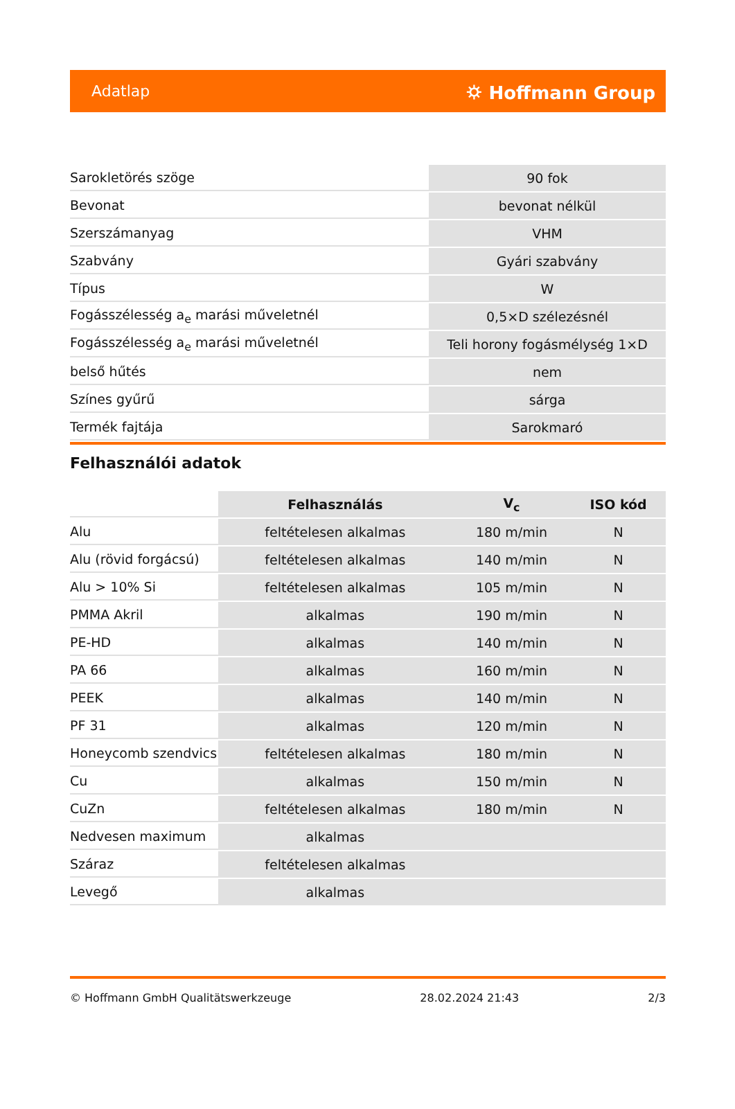Adatlap ⛭ Hoffmann Group
| Sarokletörés szöge | 90 fok |
| Bevonat | bevonat nélkül |
| Szerszámanyag | VHM |
| Szabvány | Gyári szabvány |
| Típus | W |
| Fogásszélesség a<sub>e</sub> marási műveletnél | 0,5×D szélezésnél |
| Fogásszélesség a<sub>e</sub> marási műveletnél | Teli horony fogásmélység 1×D |
| belső hűtés | nem |
| Színes gyűrű | sárga |
| Termék fajtája | Sarokmaró |
Felhasználói adatok
| | Felhasználás | V<sub>c</sub> | ISO kód |
| --- | --- | --- | --- |
| Alu | feltételesen alkalmas | 180 m/min | N |
| Alu (rövid forgácsú) | feltételesen alkalmas | 140 m/min | N |
| Alu > 10% Si | feltételesen alkalmas | 105 m/min | N |
| PMMA Akril | alkalmas | 190 m/min | N |
| PE-HD | alkalmas | 140 m/min | N |
| PA 66 | alkalmas | 160 m/min | N |
| PEEK | alkalmas | 140 m/min | N |
| PF 31 | alkalmas | 120 m/min | N |
| Honeycomb szendvics | feltételesen alkalmas | 180 m/min | N |
| Cu | alkalmas | 150 m/min | N |
| CuZn | feltételesen alkalmas | 180 m/min | N |
| Nedvesen maximum | alkalmas | | |
| Száraz | feltételesen alkalmas | | |
| Levegő | alkalmas | | |
© Hoffmann GmbH Qualitätswerkzeuge 28.02.2024 21:43 2/3